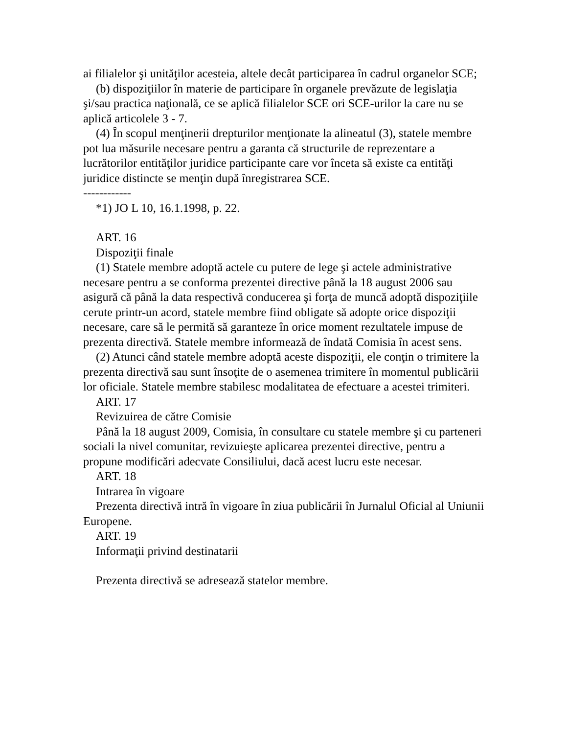ai filialelor şi unităţilor acesteia, altele decât participarea în cadrul organelor SCE;
(b) dispoziţiilor în materie de participare în organele prevăzute de legislaţia şi/sau practica naţională, ce se aplică filialelor SCE ori SCE-urilor la care nu se aplică articolele 3 - 7.
(4) În scopul menţinerii drepturilor menţionate la alineatul (3), statele membre pot lua măsurile necesare pentru a garanta că structurile de reprezentare a lucrătorilor entităţilor juridice participante care vor înceta să existe ca entităţi juridice distincte se menţin după înregistrarea SCE.
------------
*1) JO L 10, 16.1.1998, p. 22.
ART. 16
Dispoziţii finale
(1) Statele membre adoptă actele cu putere de lege şi actele administrative necesare pentru a se conforma prezentei directive până la 18 august 2006 sau asigură că până la data respectivă conducerea şi forţa de muncă adoptă dispoziţiile cerute printr-un acord, statele membre fiind obligate să adopte orice dispoziţii necesare, care să le permită să garanteze în orice moment rezultatele impuse de prezenta directivă. Statele membre informează de îndată Comisia în acest sens.
(2) Atunci când statele membre adoptă aceste dispoziţii, ele conţin o trimitere la prezenta directivă sau sunt însoţite de o asemenea trimitere în momentul publicării lor oficiale. Statele membre stabilesc modalitatea de efectuare a acestei trimiteri.
ART. 17
Revizuirea de către Comisie
Până la 18 august 2009, Comisia, în consultare cu statele membre şi cu parteneri sociali la nivel comunitar, revizuieşte aplicarea prezentei directive, pentru a propune modificări adecvate Consiliului, dacă acest lucru este necesar.
ART. 18
Intrarea în vigoare
Prezenta directivă intră în vigoare în ziua publicării în Jurnalul Oficial al Uniunii Europene.
ART. 19
Informaţii privind destinatarii
Prezenta directivă se adresează statelor membre.